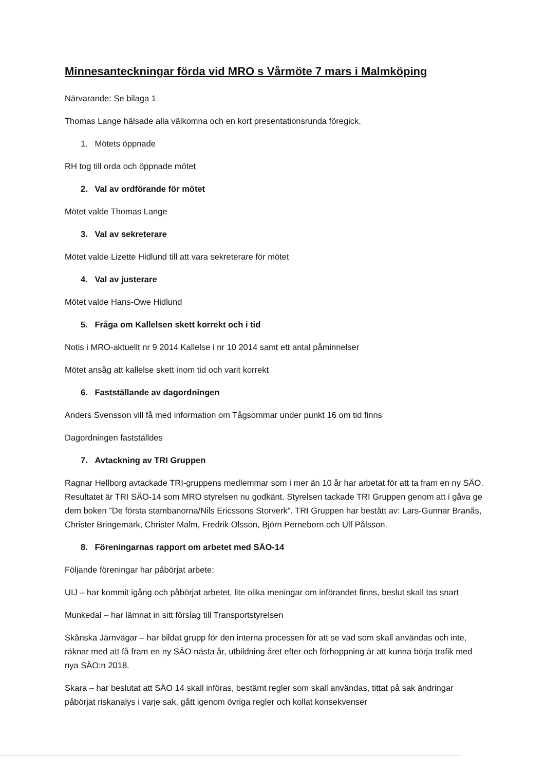Minnesanteckningar förda vid MRO s Vårmöte 7 mars i Malmköping
Närvarande: Se bilaga 1
Thomas Lange hälsade alla välkomna och en kort presentationsrunda föregick.
1. Mötets öppnade
RH tog till orda och öppnade mötet
2. Val av ordförande för mötet
Mötet valde Thomas Lange
3. Val av sekreterare
Mötet valde Lizette Hidlund till att vara sekreterare för mötet
4. Val av justerare
Mötet valde Hans-Owe Hidlund
5. Fråga om Kallelsen skett korrekt och i tid
Notis i MRO-aktuellt nr 9 2014 Kallelse i nr 10 2014 samt ett antal påminnelser
Mötet ansåg att kallelse skett inom tid och varit korrekt
6. Fastställande av dagordningen
Anders Svensson vill få med information om Tågsommar under punkt 16 om tid finns
Dagordningen fastställdes
7. Avtackning av TRI Gruppen
Ragnar Hellborg avtackade TRI-gruppens medlemmar som i mer än 10 år har arbetat för att ta fram en ny SÄO. Resultatet är TRI SÄO-14 som MRO styrelsen nu godkänt. Styrelsen tackade TRI Gruppen genom att i gåva ge dem boken ”De första stambanorna/Nils Ericssons Storverk”. TRI Gruppen har bestått av: Lars-Gunnar Branås, Christer Bringemark, Christer Malm, Fredrik Olsson, Björn Perneborn och Ulf Pålsson.
8. Föreningarnas rapport om arbetet med SÄO-14
Följande föreningar har påbörjat arbete:
UIJ – har kommit igång och påbörjat arbetet, lite olika meningar om införandet finns, beslut skall tas snart
Munkedal – har lämnat in sitt förslag till Transportstyrelsen
Skånska Järnvägar – har bildat grupp för den interna processen för att se vad som skall användas och inte, räknar med att få fram en ny SÄO nästa år, utbildning året efter och förhoppning är att kunna börja trafik med nya SÄO:n 2018.
Skara – har beslutat att SÄO 14 skall införas, bestämt regler som skall användas, tittat på sak ändringar påbörjat riskanalys i varje sak, gått igenom övriga regler och kollat konsekvenser